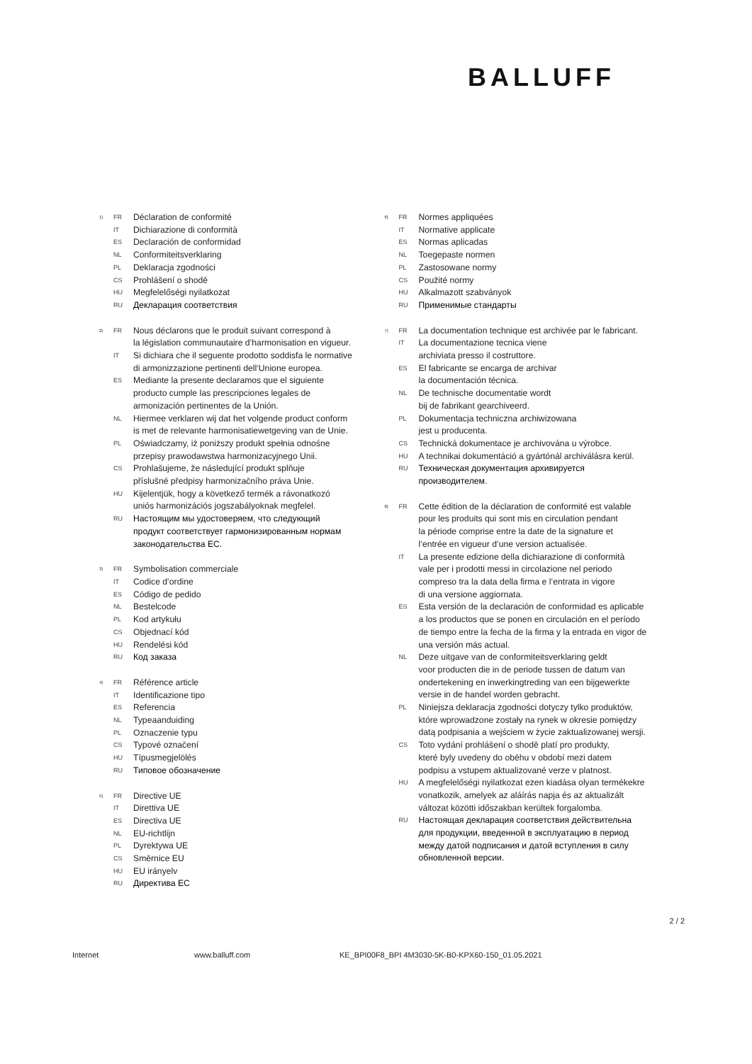BALLUFF
1) FR Déclaration de conformité
IT Dichiarazione di conformità
ES Declaración de conformidad
NL Conformiteitsverklaring
PL Deklaracja zgodności
CS Prohlášení o shodě
HU Megfelelőségi nyilatkozat
RU Декларация соответствия
2) FR Nous déclarons que le produit suivant correspond à
la législation communautaire d‘harmonisation en vigueur.
IT Si dichiara che il seguente prodotto soddisfa le normative
di armonizzazione pertinenti dell‘Unione europea.
ES Mediante la presente declaramos que el siguiente
producto cumple las prescripciones legales de
armonización pertinentes de la Unión.
NL Hiermee verklaren wij dat het volgende product conform
is met de relevante harmonisatiewetgeving van de Unie.
PL Oświadczamy, iż poniższy produkt spełnia odnośne
przepisy prawodawstwa harmonizacyjnego Unii.
CS Prohlašujeme, že následující produkt splňuje
příslušné předpisy harmonizačního práva Unie.
HU Kijelentjük, hogy a következő termék a rávonatkozó
uniós harmonizációs jogszabályoknak megfelel.
RU Настоящим мы удостоверяем, что следующий
продукт соответствует гармонизированным нормам
законодательства ЕС.
3) FR Symbolisation commerciale
IT Codice d‘ordine
ES Código de pedido
NL Bestelcode
PL Kod artykułu
CS Objednací kód
HU Rendelési kód
RU Код заказа
4) FR Référence article
IT Identificazione tipo
ES Referencia
NL Typeaanduiding
PL Oznaczenie typu
CS Typové označení
HU Típusmegjelölés
RU Типовое обозначение
5) FR Directive UE
IT Direttiva UE
ES Directiva UE
NL EU-richtlijn
PL Dyrektywa UE
CS Směrnice EU
HU EU irányelv
RU Директива ЕС
6) FR Normes appliquées
IT Normative applicate
ES Normas aplicadas
NL Toegepaste normen
PL Zastosowane normy
CS Použité normy
HU Alkalmazott szabványok
RU Применимые стандарты
7) FR La documentation technique est archivée par le fabricant.
IT La documentazione tecnica viene
archiviata presso il costruttore.
ES El fabricante se encarga de archivar
la documentación técnica.
NL De technische documentatie wordt
bij de fabrikant gearchiveerd.
PL Dokumentacja techniczna archiwizowana
jest u producenta.
CS Technická dokumentace je archivována u výrobce.
HU A technikai dokumentáció a gyártónál archiválásra kerül.
RU Техническая документация архивируется
производителем.
8) FR Cette édition de la déclaration de conformité est valable
pour les produits qui sont mis en circulation pendant
la période comprise entre la date de la signature et
l‘entrée en vigueur d‘une version actualisée.
IT La presente edizione della dichiarazione di conformità
vale per i prodotti messi in circolazione nel periodo
compreso tra la data della firma e l‘entrata in vigore
di una versione aggiornata.
ES Esta versión de la declaración de conformidad es aplicable
a los productos que se ponen en circulación en el período
de tiempo entre la fecha de la firma y la entrada en vigor de
una versión más actual.
NL Deze uitgave van de conformiteitsverklaring geldt
voor producten die in de periode tussen de datum van
ondertekening en inwerkingtreding van een bijgewerkte
versie in de handel worden gebracht.
PL Niniejsza deklaracja zgodności dotyczy tylko produktów,
które wprowadzone zostały na rynek w okresie pomiędzy
datą podpisania a wejściem w życie zaktualizowanej wersji.
CS Toto vydání prohlášení o shodě platí pro produkty,
které byly uvedeny do oběhu v období mezi datem
podpisu a vstupem aktualizované verze v platnost.
HU A megfelelőségi nyilatkozat ezen kiadása olyan termékekre
vonatkozik, amelyek az aláírás napja és az aktualizált
változat közötti időszakban kerültek forgalomba.
RU Настоящая декларация соответствия действительна
для продукции, введенной в эксплуатацию в период
между датой подписания и датой вступления в силу
обновленной версии.
2 / 2
Internet www.balluff.com KE_BPI00F8_BPI 4M3030-5K-B0-KPX60-150_01.05.2021